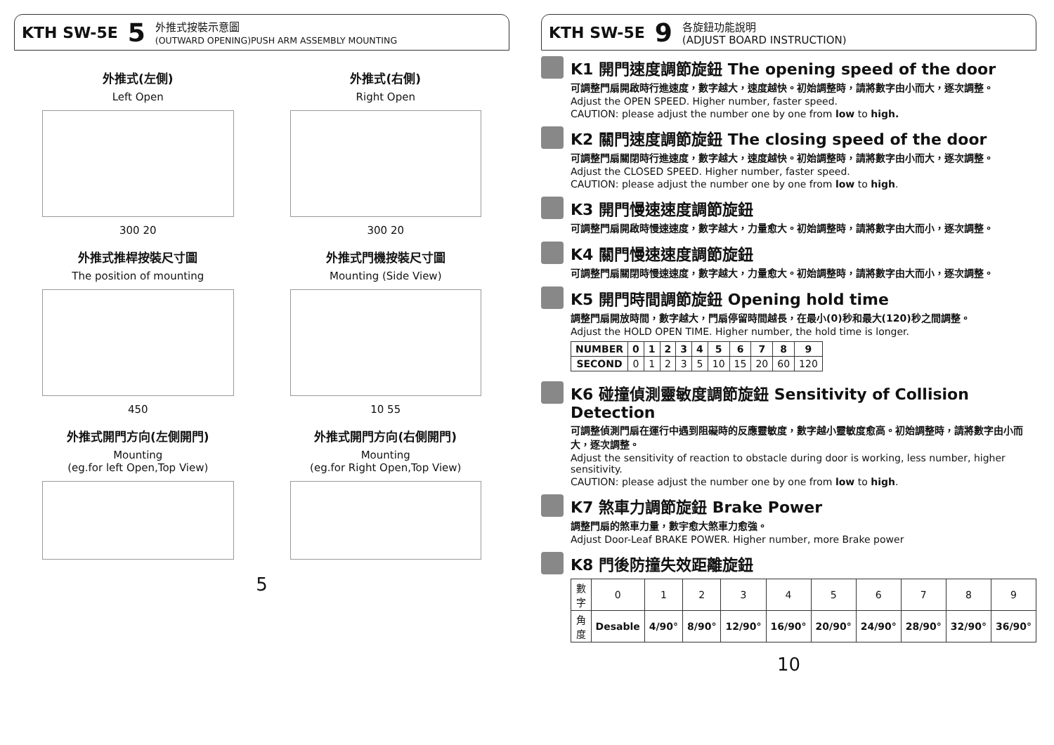KTH SW-5E 5 外推式按裝示意圖
(OUTWARD OPENING)PUSH ARM ASSEMBLY MOUNTING
外推式(左側)
Left Open
300 20
外推式(右側)
Right Open
300 20
外推式推桿按裝尺寸圖
The position of mounting
450
外推式門機按裝尺寸圖
Mounting (Side View)
10 55
外推式開門方向(左側開門)
Mounting
(eg.for left Open,Top View)
外推式開門方向(右側開門)
Mounting
(eg.for Right Open,Top View)
5
KTH SW-5E 9 各旋鈕功能說明
(ADJUST BOARD INSTRUCTION)
K1 開門速度調節旋鈕 The opening speed of the door
可調整門扇開啟時行進速度，數字越大，速度越快。初始調整時，請將數字由小而大，逐次調整。
Adjust the OPEN SPEED. Higher number, faster speed.
CAUTION: please adjust the number one by one from low to high.
K2 關門速度調節旋鈕 The closing speed of the door
可調整門扇關閉時行進速度，數字越大，速度越快。初始調整時，請將數字由小而大，逐次調整。
Adjust the CLOSED SPEED. Higher number, faster speed.
CAUTION: please adjust the number one by one from low to high.
K3 開門慢速速度調節旋鈕
可調整門扇開啟時慢速速度，數字越大，力量愈大。初始調整時，請將數字由大而小，逐次調整。
K4 關門慢速速度調節旋鈕
可調整門扇關閉時慢速速度，數字越大，力量愈大。初始調整時，請將數字由大而小，逐次調整。
K5 開門時間調節旋鈕 Opening hold time
調整門扇開放時間，數字越大，門扇停留時間越長，在最小(0)秒和最大(120)秒之間調整。
Adjust the HOLD OPEN TIME. Higher number, the hold time is longer.
| NUMBER | 0 | 1 | 2 | 3 | 4 | 5 | 6 | 7 | 8 | 9 |
| --- | --- | --- | --- | --- | --- | --- | --- | --- | --- | --- |
| SECOND | 0 | 1 | 2 | 3 | 5 | 10 | 15 | 20 | 60 | 120 |
K6 碰撞偵測靈敏度調節旋鈕 Sensitivity of Collision Detection
可調整偵測門扇在運行中遇到阻礙時的反應靈敏度，數字越小靈敏度愈高。初始調整時，請將數字由小而大，逐次調整。
Adjust the sensitivity of reaction to obstacle during door is working, less number, higher sensitivity.
CAUTION: please adjust the number one by one from low to high.
K7 煞車力調節旋鈕 Brake Power
調整門扇的煞車力量，數宇愈大煞車力愈強。
Adjust Door-Leaf BRAKE POWER. Higher number, more Brake power
K8 門後防撞失效距離旋鈕
| 數字 | 0 | 1 | 2 | 3 | 4 | 5 | 6 | 7 | 8 | 9 |
| 角度 | Desable | 4/90° | 8/90° | 12/90° | 16/90° | 20/90° | 24/90° | 28/90° | 32/90° | 36/90° |
10